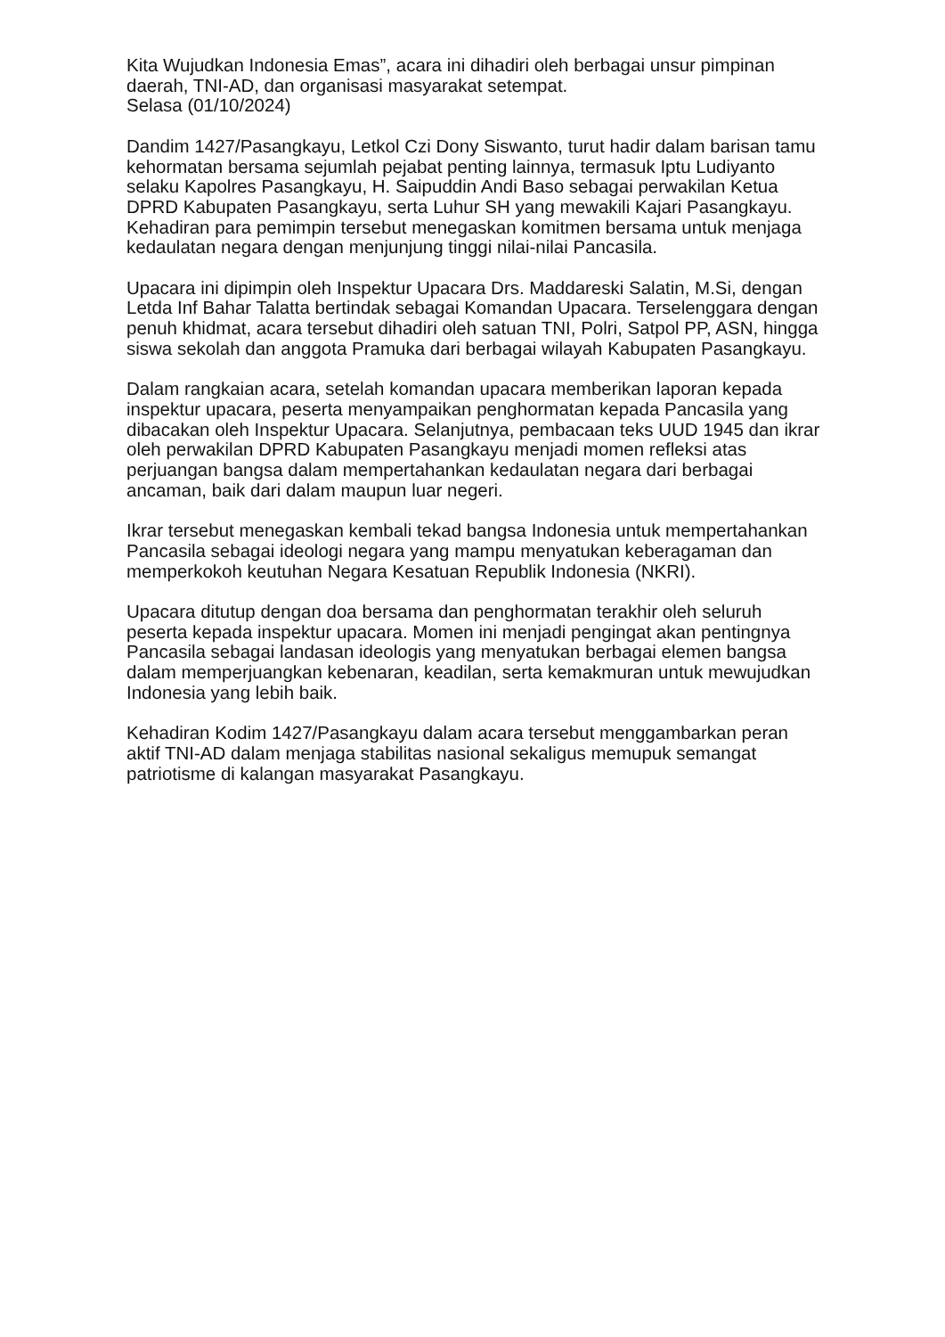Kita Wujudkan Indonesia Emas”, acara ini dihadiri oleh berbagai unsur pimpinan daerah, TNI-AD, dan organisasi masyarakat setempat.
Selasa (01/10/2024)
Dandim 1427/Pasangkayu, Letkol Czi Dony Siswanto, turut hadir dalam barisan tamu kehormatan bersama sejumlah pejabat penting lainnya, termasuk Iptu Ludiyanto selaku Kapolres Pasangkayu, H. Saipuddin Andi Baso sebagai perwakilan Ketua DPRD Kabupaten Pasangkayu, serta Luhur SH yang mewakili Kajari Pasangkayu. Kehadiran para pemimpin tersebut menegaskan komitmen bersama untuk menjaga kedaulatan negara dengan menjunjung tinggi nilai-nilai Pancasila.
Upacara ini dipimpin oleh Inspektur Upacara Drs. Maddareski Salatin, M.Si, dengan Letda Inf Bahar Talatta bertindak sebagai Komandan Upacara. Terselenggara dengan penuh khidmat, acara tersebut dihadiri oleh satuan TNI, Polri, Satpol PP, ASN, hingga siswa sekolah dan anggota Pramuka dari berbagai wilayah Kabupaten Pasangkayu.
Dalam rangkaian acara, setelah komandan upacara memberikan laporan kepada inspektur upacara, peserta menyampaikan penghormatan kepada Pancasila yang dibacakan oleh Inspektur Upacara. Selanjutnya, pembacaan teks UUD 1945 dan ikrar oleh perwakilan DPRD Kabupaten Pasangkayu menjadi momen refleksi atas perjuangan bangsa dalam mempertahankan kedaulatan negara dari berbagai ancaman, baik dari dalam maupun luar negeri.
Ikrar tersebut menegaskan kembali tekad bangsa Indonesia untuk mempertahankan Pancasila sebagai ideologi negara yang mampu menyatukan keberagaman dan memperkokoh keutuhan Negara Kesatuan Republik Indonesia (NKRI).
Upacara ditutup dengan doa bersama dan penghormatan terakhir oleh seluruh peserta kepada inspektur upacara. Momen ini menjadi pengingat akan pentingnya Pancasila sebagai landasan ideologis yang menyatukan berbagai elemen bangsa dalam memperjuangkan kebenaran, keadilan, serta kemakmuran untuk mewujudkan Indonesia yang lebih baik.
Kehadiran Kodim 1427/Pasangkayu dalam acara tersebut menggambarkan peran aktif TNI-AD dalam menjaga stabilitas nasional sekaligus memupuk semangat patriotisme di kalangan masyarakat Pasangkayu.